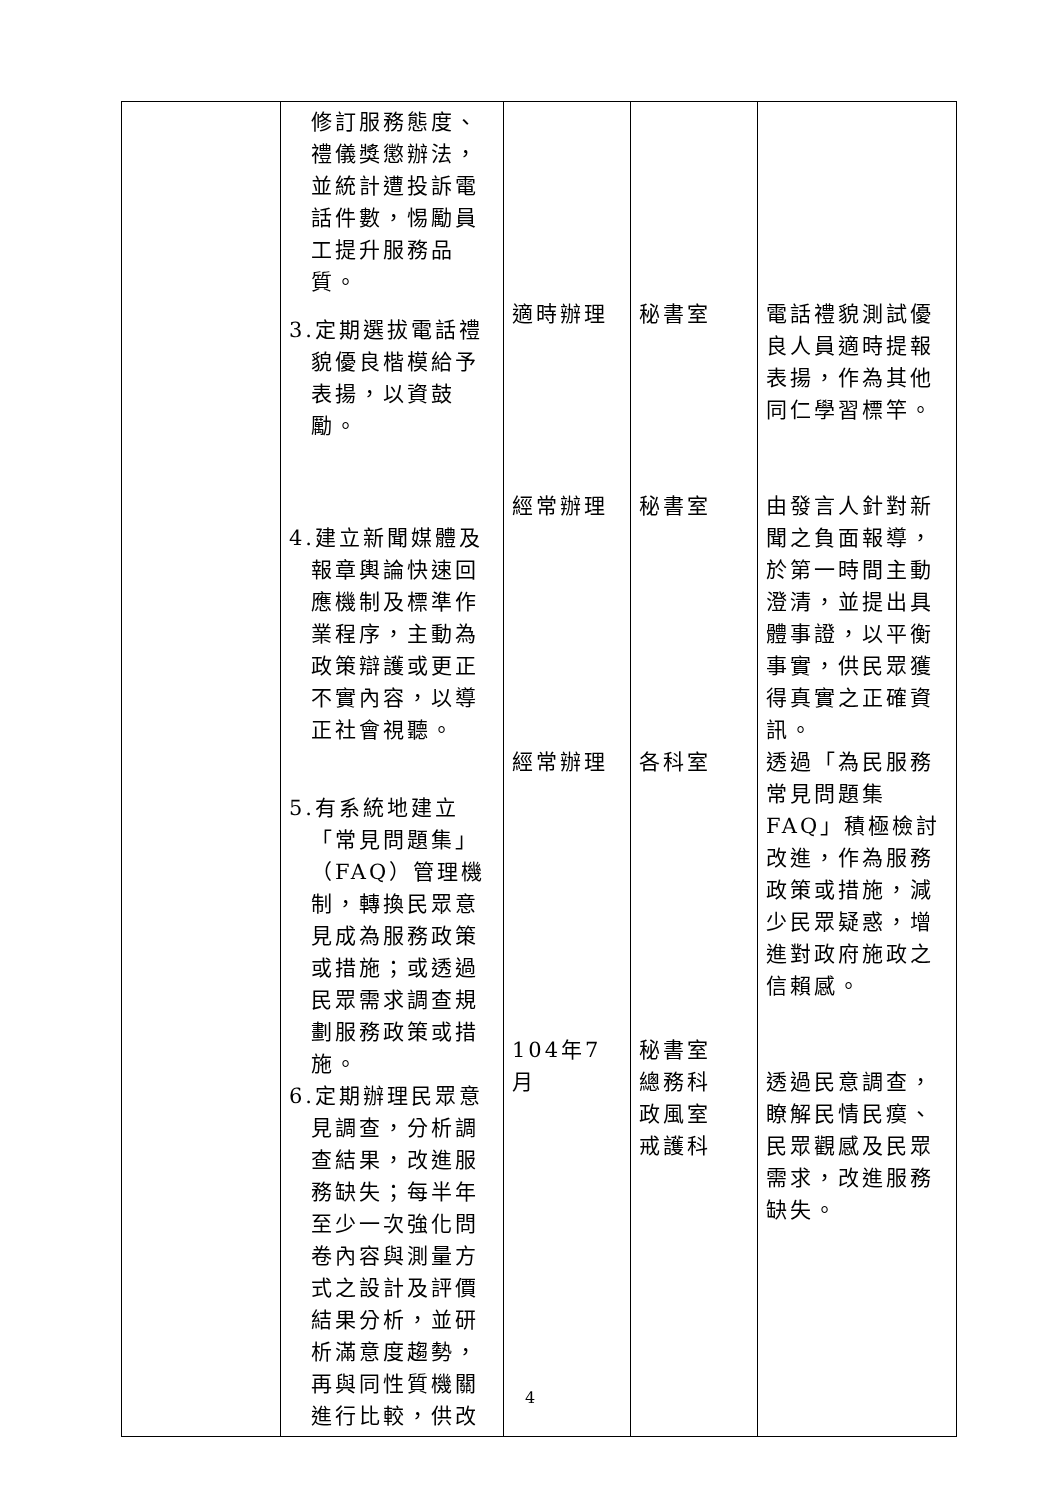| | 修訂服務態度、禮儀獎懲辦法，並統計遭投訴電話件數，惕勵員工提升服務品質。 3.定期選拔電話禮貌優良楷模給予表揚，以資鼓勵。 4.建立新聞媒體及報章輿論快速回應機制及標準作業程序，主動為政策辯護或更正不實內容，以導正社會視聽。 5.有系統地建立「常見問題集」（FAQ）管理機制，轉換民眾意見成為服務政策或措施；或透過民眾需求調查規劃服務政策或措施。 6.定期辦理民眾意見調查，分析調查結果，改進服務缺失；每半年至少一次強化問卷內容與測量方式之設計及評價結果分析，並研析滿意度趨勢，再與同性質機關進行比較，供改 | 適時辦理 經常辦理 經常辦理 104年7月 | 秘書室 秘書室 各科室 秘書室 總務科 政風室 戒護科 | 電話禮貌測試優良人員適時提報表揚，作為其他同仁學習標竿。 由發言人針對新聞之負面報導，於第一時間主動澄清，並提出具體事證，以平衡事實，供民眾獲得真實之正確資訊。 透過「為民服務常見問題集FAQ」積極檢討改進，作為服務政策或措施，減少民眾疑惑，增進對政府施政之信賴感。 透過民意調查，瞭解民情民瘼、民眾觀感及民眾需求，改進服務缺失。 |
4